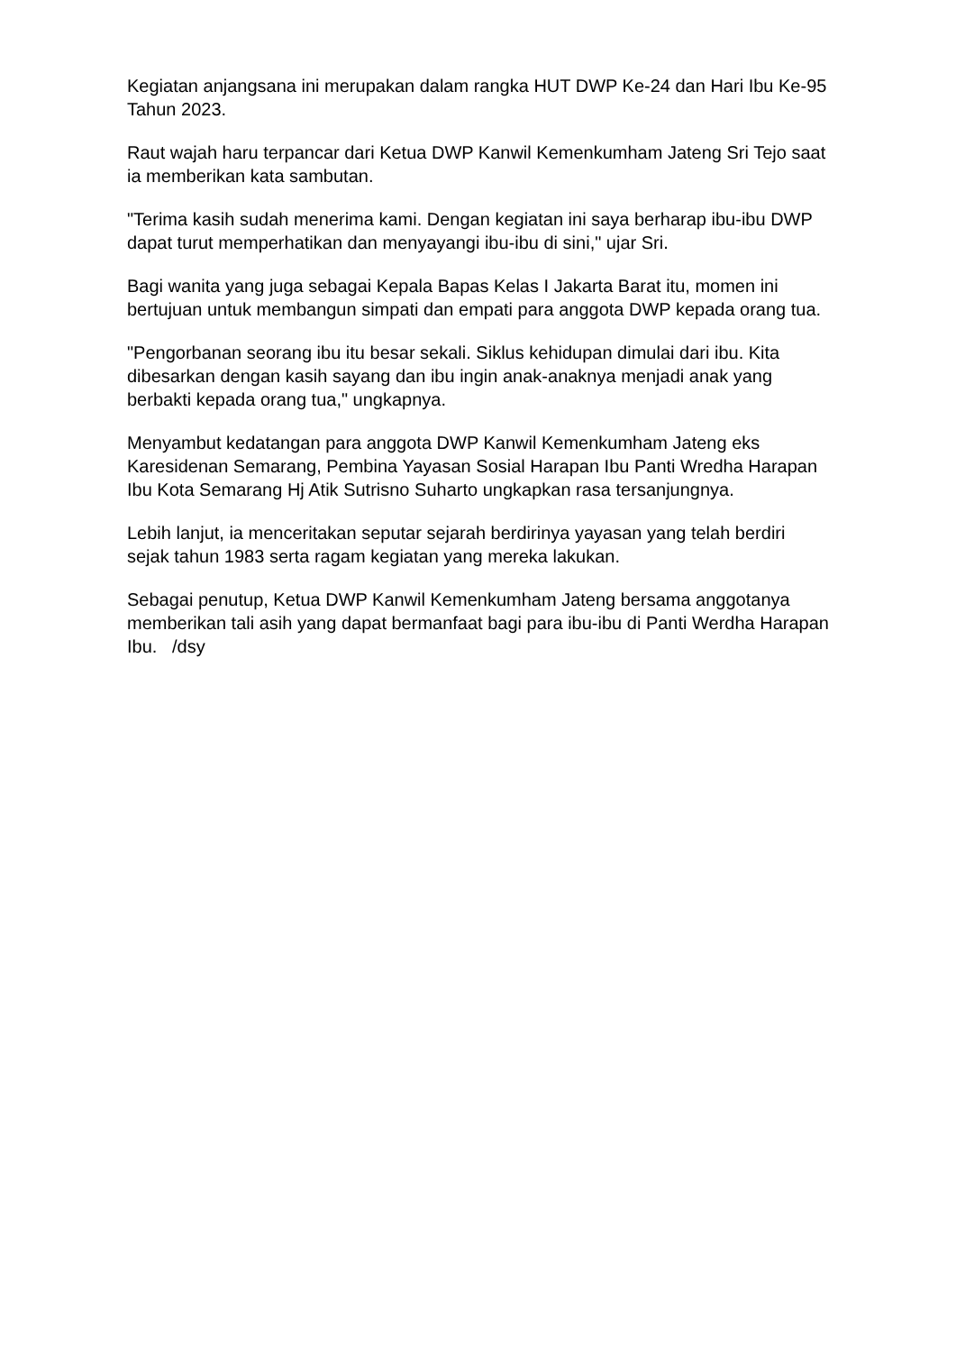Kegiatan anjangsana ini merupakan dalam rangka HUT DWP Ke-24 dan Hari Ibu Ke-95 Tahun 2023.
Raut wajah haru terpancar dari Ketua DWP Kanwil Kemenkumham Jateng Sri Tejo saat ia memberikan kata sambutan.
"Terima kasih sudah menerima kami. Dengan kegiatan ini saya berharap ibu-ibu DWP dapat turut memperhatikan dan menyayangi ibu-ibu di sini," ujar Sri.
Bagi wanita yang juga sebagai Kepala Bapas Kelas I Jakarta Barat itu, momen ini bertujuan untuk membangun simpati dan empati para anggota DWP kepada orang tua.
"Pengorbanan seorang ibu itu besar sekali. Siklus kehidupan dimulai dari ibu. Kita dibesarkan dengan kasih sayang dan ibu ingin anak-anaknya menjadi anak yang berbakti kepada orang tua," ungkapnya.
Menyambut kedatangan para anggota DWP Kanwil Kemenkumham Jateng eks Karesidenan Semarang, Pembina Yayasan Sosial Harapan Ibu Panti Wredha Harapan Ibu Kota Semarang Hj Atik Sutrisno Suharto ungkapkan rasa tersanjungnya.
Lebih lanjut, ia menceritakan seputar sejarah berdirinya yayasan yang telah berdiri sejak tahun 1983 serta ragam kegiatan yang mereka lakukan.
Sebagai penutup, Ketua DWP Kanwil Kemenkumham Jateng bersama anggotanya memberikan tali asih yang dapat bermanfaat bagi para ibu-ibu di Panti Werdha Harapan Ibu. /dsy